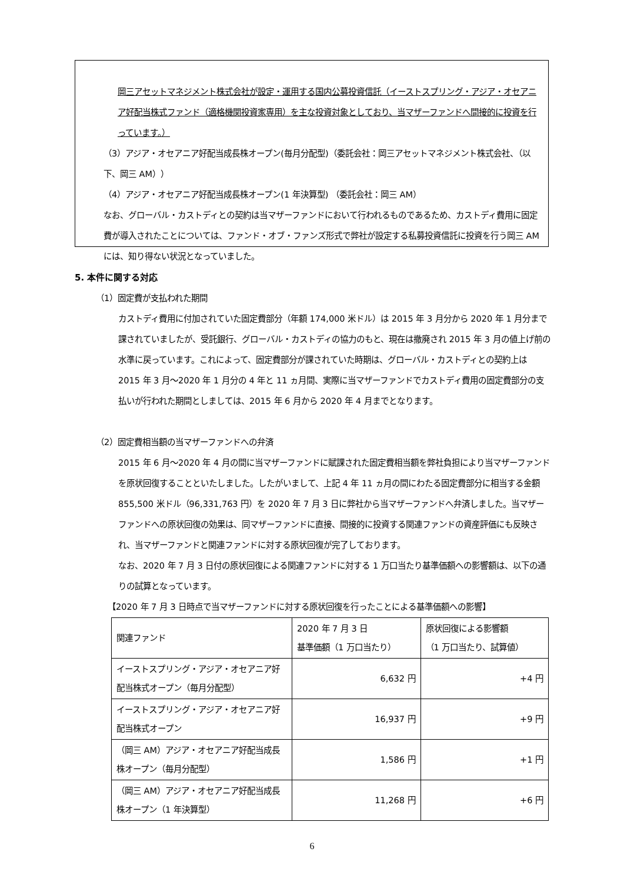岡三アセットマネジメント株式会社が設定・運用する国内公募投資信託（イーストスプリング・アジア・オセアニア好配当株式ファンド（適格機関投資家専用）を主な投資対象としており、当マザーファンドへ間接的に投資を行っています。）
（3）アジア・オセアニア好配当成長株オープン(毎月分配型)（委託会社：岡三アセットマネジメント株式会社、（以下、岡三 AM））
（4）アジア・オセアニア好配当成長株オープン(1 年決算型) （委託会社：岡三 AM）
なお、グローバル・カストディとの契約は当マザーファンドにおいて行われるものであるため、カストディ費用に固定費が導入されたことについては、ファンド・オブ・ファンズ形式で弊社が設定する私募投資信託に投資を行う岡三 AM には、知り得ない状況となっていました。
5. 本件に関する対応
（1）固定費が支払われた期間
カストディ費用に付加されていた固定費部分（年額 174,000 米ドル）は 2015 年 3 月分から 2020 年 1 月分まで課されていましたが、受託銀行、グローバル・カストディの協力のもと、現在は撤廃され 2015 年 3 月の値上げ前の水準に戻っています。これによって、固定費部分が課されていた時期は、グローバル・カストディとの契約上は 2015 年 3 月～2020 年 1 月分の 4 年と 11 ヵ月間、実際に当マザーファンドでカストディ費用の固定費部分の支払いが行われた期間としましては、2015 年 6 月から 2020 年 4 月までとなります。
（2）固定費相当額の当マザーファンドへの弁済
2015 年 6 月～2020 年 4 月の間に当マザーファンドに賦課された固定費相当額を弊社負担により当マザーファンドを原状回復することといたしました。したがいまして、上記 4 年 11 ヵ月の間にわたる固定費部分に相当する金額 855,500 米ドル（96,331,763 円）を 2020 年 7 月 3 日に弊社から当マザーファンドへ弁済しました。当マザーファンドへの原状回復の効果は、同マザーファンドに直接、間接的に投資する関連ファンドの資産評価にも反映され、当マザーファンドと関連ファンドに対する原状回復が完了しております。
なお、2020 年 7 月 3 日付の原状回復による関連ファンドに対する 1 万口当たり基準価額への影響額は、以下の通りの試算となっています。
【2020 年 7 月 3 日時点で当マザーファンドに対する原状回復を行ったことによる基準価額への影響】
| 関連ファンド | 2020 年 7 月 3 日 基準価額（1 万口当たり） | 原状回復による影響額 （1 万口当たり、試算値） |
| イーストスプリング・アジア・オセアニア好配当株式オープン（毎月分配型） | 6,632 円 | +4 円 |
| イーストスプリング・アジア・オセアニア好配当株式オープン | 16,937 円 | +9 円 |
| （岡三 AM）アジア・オセアニア好配当成長株オープン（毎月分配型） | 1,586 円 | +1 円 |
| （岡三 AM）アジア・オセアニア好配当成長株オープン（1 年決算型） | 11,268 円 | +6 円 |
6